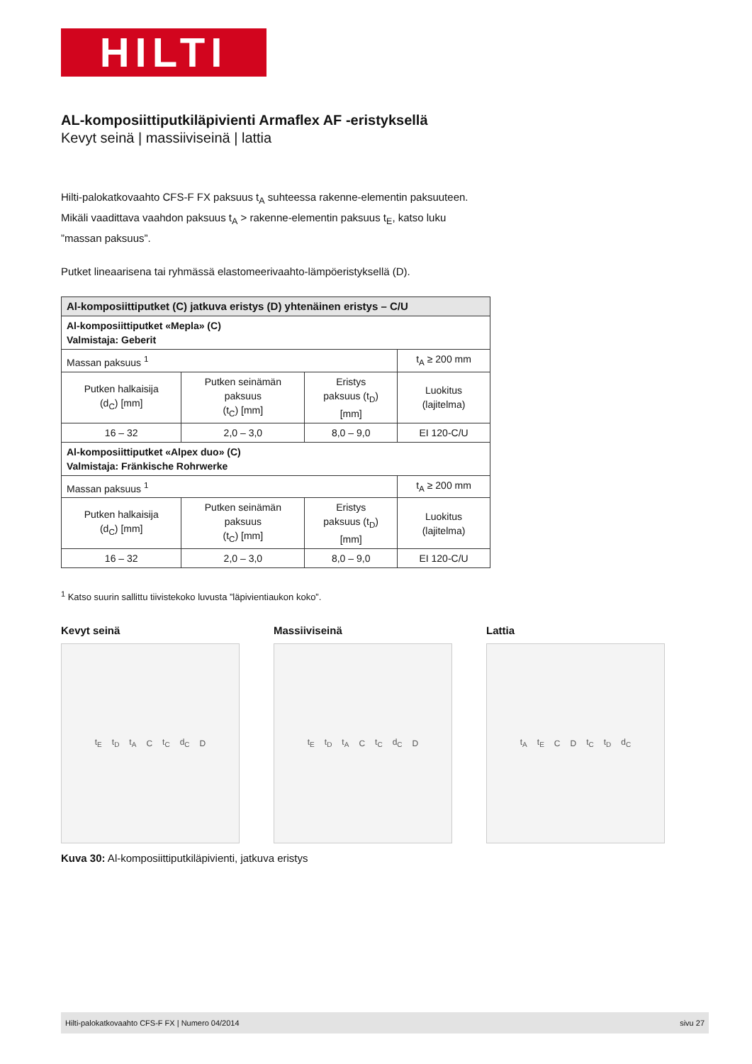HILTI
AL-komposiittiputkiläpivienti Armaflex AF -eristyksellä
Kevyt seinä | massiiviseinä | lattia
Hilti-palokatkovaahto CFS-F FX paksuus t<sub>A</sub> suhteessa rakenne-elementin paksuu­teen. Mikäli vaadittava vaahdon paksuus t<sub>A</sub> > rakenne-elementin paksuus t<sub>E</sub>, katso luku ”massan paksuus”.
Putket lineaarisena tai ryhmässä elastomeerivaahto-lämpöeristyksellä (D).
| Al-komposiittiputket (C) jatkuva eristys (D) yhtenäinen eristys – C/U | | | |
| --- | --- | --- | --- |
| Al-komposiittiputket «Mepla» (C) Valmistaja: Geberit | | | |
| Massan paksuus <sup>1</sup> | | | t<sub>A</sub> ≥ 200 mm |
| Putken halkaisija (d<sub>C</sub>) [mm] | Putken seinämän paksuus (t<sub>C</sub>) [mm] | Eristys paksuus (t<sub>D</sub>) [mm] | Luokitus (lajitelma) |
| 16 – 32 | 2,0 – 3,0 | 8,0 – 9,0 | EI 120-C/U |
| Al-komposiittiputket «Alpex duo» (C) Valmistaja: Fränkische Rohrwerke | | | |
| Massan paksuus <sup>1</sup> | | | t<sub>A</sub> ≥ 200 mm |
| Putken halkaisija (d<sub>C</sub>) [mm] | Putken seinämän paksuus (t<sub>C</sub>) [mm] | Eristys paksuus (t<sub>D</sub>) [mm] | Luokitus (lajitelma) |
| 16 – 32 | 2,0 – 3,0 | 8,0 – 9,0 | EI 120-C/U |
<sup>1</sup> Katso suurin sallittu tiivistekoko luvusta ”läpivientiaukon koko”.
Kevyt seinä
t<sub>E</sub> t<sub>D</sub> t<sub>A</sub> C t<sub>C</sub> d<sub>C</sub> D
Massiiviseinä
t<sub>E</sub> t<sub>D</sub> t<sub>A</sub> C t<sub>C</sub> d<sub>C</sub> D
Lattia
t<sub>A</sub> t<sub>E</sub> C D t<sub>C</sub> t<sub>D</sub> d<sub>C</sub>
Kuva 30: Al-komposiittiputkiläpivienti, jatkuva eristys
Hilti-palokatkovaahto CFS-F FX | Numero 04/2014 sivu 27